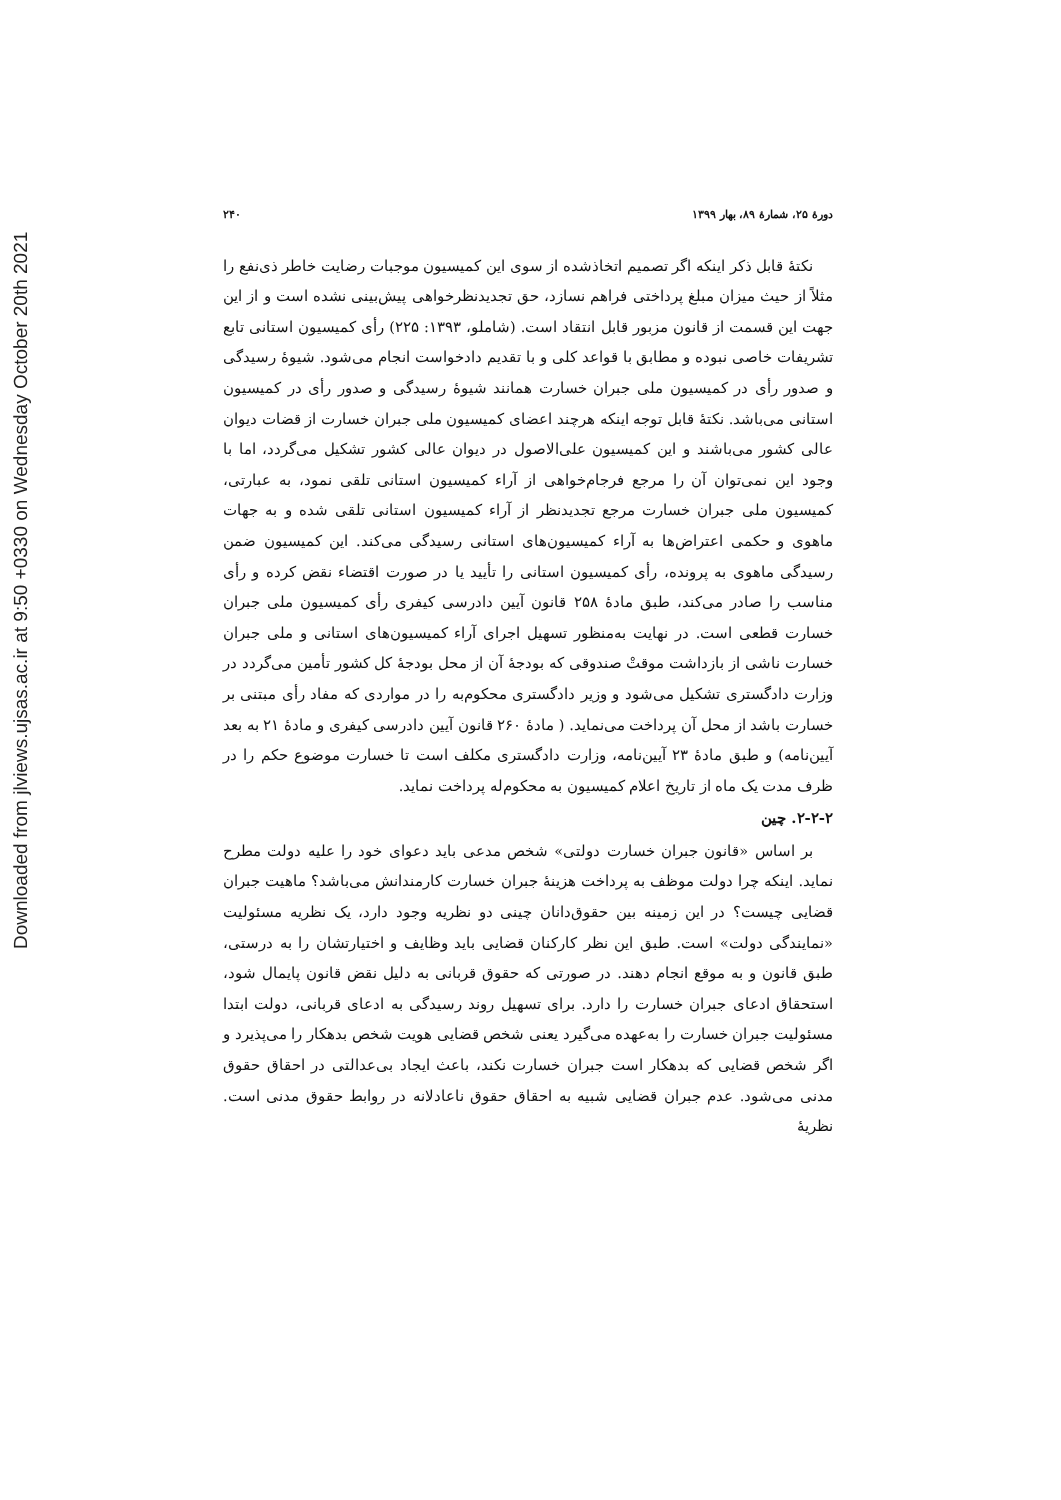Downloaded from jlviews.ujsas.ac.ir at 9:50 +0330 on Wednesday October 20th 2021
دورۀ ۲۵، شمارۀ ۸۹، بهار ۱۳۹۹ ۲۴۰
نکتۀ قابل ذکر اینکه اگر تصمیم اتخاذشده از سوی این کمیسیون موجبات رضایت خاطر ذی‌نفع را مثلاً از حیث میزان مبلغ پرداختی فراهم نسازد، حق تجدیدنظرخواهی پیش‌بینی نشده است و از این جهت این قسمت از قانون مزبور قابل انتقاد است. (شاملو، ۱۳۹۳: ۲۲۵) رأی کمیسیون استانی تابع تشریفات خاصی نبوده و مطابق با قواعد کلی و با تقدیم دادخواست انجام می‌شود. شیوۀ رسیدگی و صدور رأی در کمیسیون ملی جبران خسارت همانند شیوۀ رسیدگی و صدور رأی در کمیسیون استانی می‌باشد. نکتۀ قابل توجه اینکه هرچند اعضای کمیسیون ملی جبران خسارت از قضات دیوان عالی کشور می‌باشند و این کمیسیون علی‌الاصول در دیوان عالی کشور تشکیل می‌گردد، اما با وجود این نمی‌توان آن را مرجع فرجام‌خواهی از آراء کمیسیون استانی تلقی نمود، به عبارتی، کمیسیون ملی جبران خسارت مرجع تجدیدنظر از آراء کمیسیون استانی تلقی شده و به جهات ماهوی و حکمی اعتراض‌ها به آراء کمیسیون‌های استانی رسیدگی می‌کند. این کمیسیون ضمن رسیدگی ماهوی به پرونده، رأی کمیسیون استانی را تأیید یا در صورت اقتضاء نقض کرده و رأی مناسب را صادر می‌کند، طبق مادۀ ۲۵۸ قانون آیین دادرسی کیفری رأی کمیسیون ملی جبران خسارت قطعی است. در نهایت به‌منظور تسهیل اجرای آراء کمیسیون‌های استانی و ملی جبران خسارت ناشی از بازداشت موقتْ صندوقی که بودجۀ آن از محل بودجۀ کل کشور تأمین می‌گردد در وزارت دادگستری تشکیل می‌شود و وزیر دادگستری محکوم‌به را در مواردی که مفاد رأی مبتنی بر خسارت باشد از محل آن پرداخت می‌نماید. ( مادۀ ۲۶۰ قانون آیین دادرسی کیفری و مادۀ ۲۱ به بعد آیین‌نامه) و طبق مادۀ ۲۳ آیین‌نامه، وزارت دادگستری مکلف است تا خسارت موضوع حکم را در ظرف مدت یک ماه از تاریخ اعلام کمیسیون به محکوم‌له پرداخت نماید.
۲-۲-۲. چین
بر اساس «قانون جبران خسارت دولتی» شخص مدعی باید دعوای خود را علیه دولت مطرح نماید. اینکه چرا دولت موظف به پرداخت هزینۀ جبران خسارت کارمندانش می‌باشد؟ ماهیت جبران قضایی چیست؟ در این زمینه بین حقوق‌دانان چینی دو نظریه وجود دارد، یک نظریه مسئولیت «نمایندگی دولت» است. طبق این نظر کارکنان قضایی باید وظایف و اختیارتشان را به درستی، طبق قانون و به موقع انجام دهند. در صورتی که حقوق قربانی به دلیل نقض قانون پایمال شود، استحقاق ادعای جبران خسارت را دارد. برای تسهیل روند رسیدگی به ادعای قربانی، دولت ابتدا مسئولیت جبران خسارت را به‌عهده می‌گیرد یعنی شخص قضایی هویت شخص بدهکار را می‌پذیرد و اگر شخص قضایی که بدهکار است جبران خسارت نکند، باعث ایجاد بی‌عدالتی در احقاق حقوق مدنی می‌شود. عدم جبران قضایی شبیه به احقاق حقوق ناعادلانه در روابط حقوق مدنی است. نظریۀ